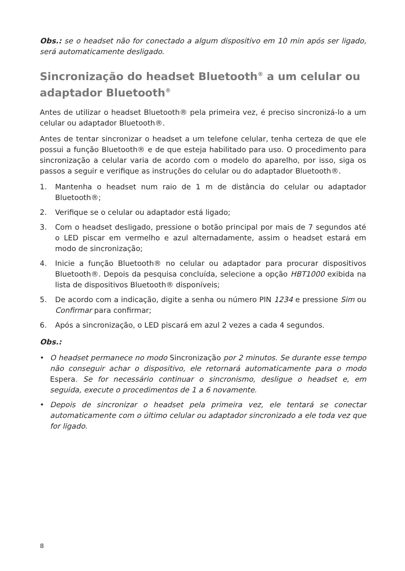Obs.: se o headset não for conectado a algum dispositivo em 10 min após ser ligado, será automaticamente desligado.
Sincronização do headset Bluetooth<sup>®</sup> a um celular ou adaptador Bluetooth<sup>®</sup>
Antes de utilizar o headset Bluetooth® pela primeira vez, é preciso sincronizá-lo a um celular ou adaptador Bluetooth®.
Antes de tentar sincronizar o headset a um telefone celular, tenha certeza de que ele possui a função Bluetooth® e de que esteja habilitado para uso. O procedimento para sincronização a celular varia de acordo com o modelo do aparelho, por isso, siga os passos a seguir e verifique as instruções do celular ou do adaptador Bluetooth®.
1. Mantenha o headset num raio de 1 m de distância do celular ou adaptador Bluetooth®;
2. Verifique se o celular ou adaptador está ligado;
3. Com o headset desligado, pressione o botão principal por mais de 7 segundos até o LED piscar em vermelho e azul alternadamente, assim o headset estará em modo de sincronização;
4. Inicie a função Bluetooth® no celular ou adaptador para procurar dispositivos Bluetooth®. Depois da pesquisa concluída, selecione a opção HBT1000 exibida na lista de dispositivos Bluetooth® disponíveis;
5. De acordo com a indicação, digite a senha ou número PIN 1234 e pressione Sim ou Confirmar para confirmar;
6. Após a sincronização, o LED piscará em azul 2 vezes a cada 4 segundos.
Obs.:
• O headset permanece no modo Sincronização por 2 minutos. Se durante esse tempo não conseguir achar o dispositivo, ele retornará automaticamente para o modo Espera. Se for necessário continuar o sincronismo, desligue o headset e, em seguida, execute o procedimentos de 1 a 6 novamente.
• Depois de sincronizar o headset pela primeira vez, ele tentará se conectar automaticamente com o último celular ou adaptador sincronizado a ele toda vez que for ligado.
8